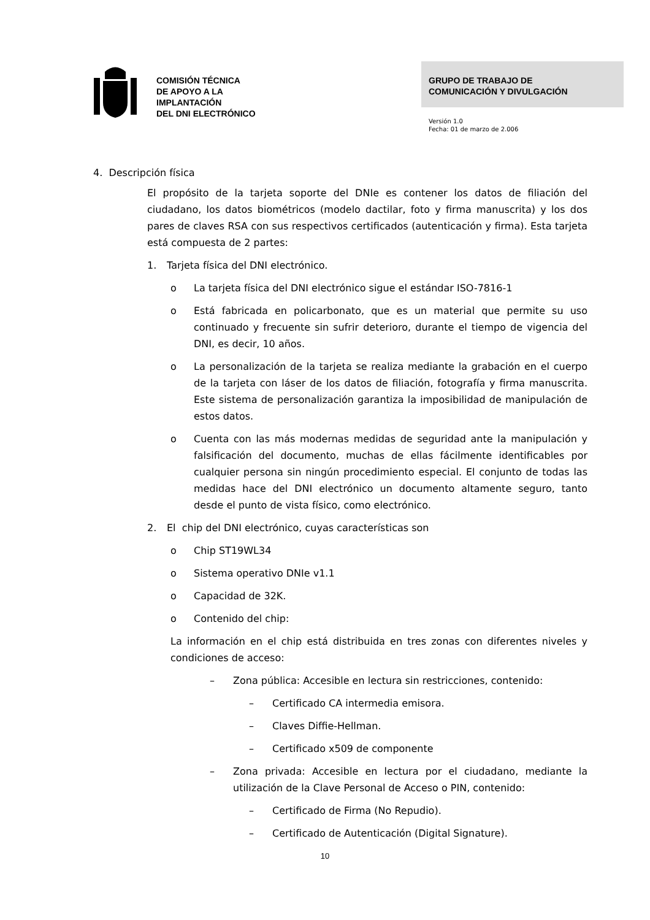COMISIÓN TÉCNICA
DE APOYO A LA
IMPLANTACIÓN
DEL DNI ELECTRÓNICO
GRUPO DE TRABAJO DE
COMUNICACIÓN Y DIVULGACIÓN
Versión 1.0
Fecha: 01 de marzo de 2.006
4. Descripción física
El propósito de la tarjeta soporte del DNIe es contener los datos de filiación del ciudadano, los datos biométricos (modelo dactilar, foto y firma manuscrita) y los dos pares de claves RSA con sus respectivos certificados (autenticación y firma). Esta tarjeta está compuesta de 2 partes:
1. Tarjeta física del DNI electrónico.
o La tarjeta física del DNI electrónico sigue el estándar ISO-7816-1
o Está fabricada en policarbonato, que es un material que permite su uso continuado y frecuente sin sufrir deterioro, durante el tiempo de vigencia del DNI, es decir, 10 años.
o La personalización de la tarjeta se realiza mediante la grabación en el cuerpo de la tarjeta con láser de los datos de filiación, fotografía y firma manuscrita. Este sistema de personalización garantiza la imposibilidad de manipulación de estos datos.
o Cuenta con las más modernas medidas de seguridad ante la manipulación y falsificación del documento, muchas de ellas fácilmente identificables por cualquier persona sin ningún procedimiento especial. El conjunto de todas las medidas hace del DNI electrónico un documento altamente seguro, tanto desde el punto de vista físico, como electrónico.
2. El chip del DNI electrónico, cuyas características son
o Chip ST19WL34
o Sistema operativo DNIe v1.1
o Capacidad de 32K.
o Contenido del chip:
La información en el chip está distribuida en tres zonas con diferentes niveles y condiciones de acceso:
– Zona pública: Accesible en lectura sin restricciones, contenido:
– Certificado CA intermedia emisora.
– Claves Diffie-Hellman.
– Certificado x509 de componente
– Zona privada: Accesible en lectura por el ciudadano, mediante la utilización de la Clave Personal de Acceso o PIN, contenido:
– Certificado de Firma (No Repudio).
– Certificado de Autenticación (Digital Signature).
10